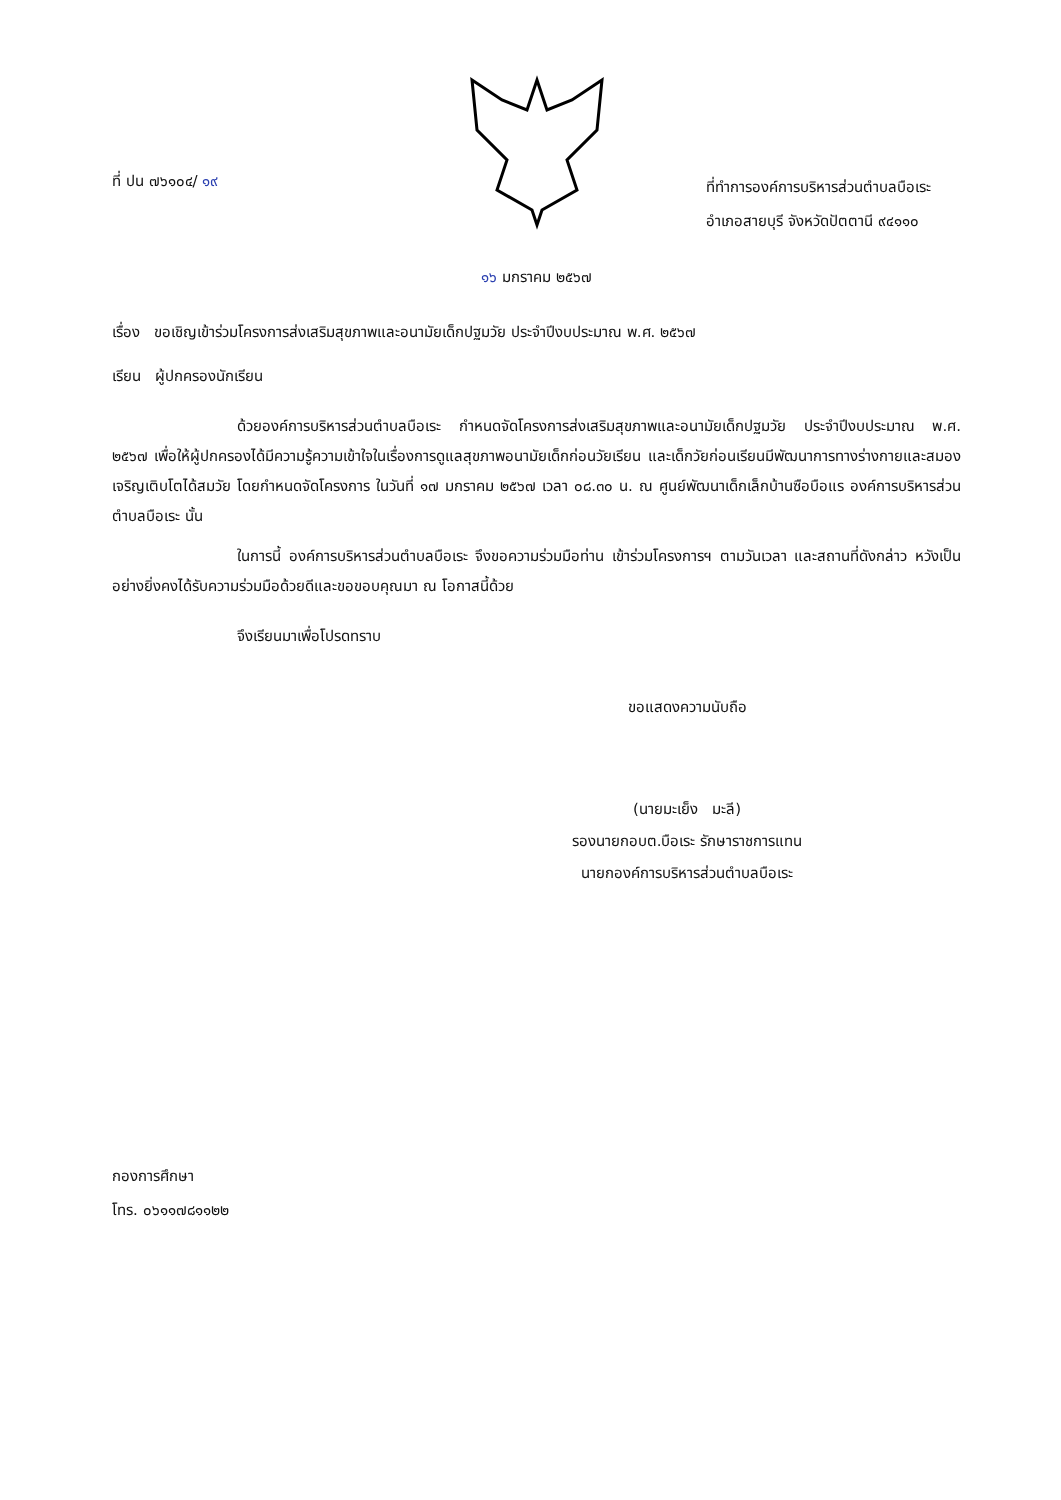ที่ ปน ๗๖๑๐๔/ ๑๙
ที่ทำการองค์การบริหารส่วนตำบลบือเระ
อำเภอสายบุรี จังหวัดปัตตานี ๙๔๑๑๐
๑๖ มกราคม ๒๕๖๗
เรื่อง ขอเชิญเข้าร่วมโครงการส่งเสริมสุขภาพและอนามัยเด็กปฐมวัย ประจำปีงบประมาณ พ.ศ. ๒๕๖๗
เรียน ผู้ปกครองนักเรียน
ด้วยองค์การบริหารส่วนตำบลบือเระ กำหนดจัดโครงการส่งเสริมสุขภาพและอนามัยเด็กปฐมวัย ประจำปีงบประมาณ พ.ศ. ๒๕๖๗ เพื่อให้ผู้ปกครองได้มีความรู้ความเข้าใจในเรื่องการดูแลสุขภาพอนามัยเด็กก่อนวัยเรียน และเด็กวัยก่อนเรียนมีพัฒนาการทางร่างกายและสมองเจริญเติบโตได้สมวัย โดยกำหนดจัดโครงการ ในวันที่ ๑๗ มกราคม ๒๕๖๗ เวลา ๐๘.๓๐ น. ณ ศูนย์พัฒนาเด็กเล็กบ้านซือบือแร องค์การบริหารส่วนตำบลบือเระ นั้น
ในการนี้ องค์การบริหารส่วนตำบลบือเระ จึงขอความร่วมมือท่าน เข้าร่วมโครงการฯ ตามวันเวลา และสถานที่ดังกล่าว หวังเป็นอย่างยิ่งคงได้รับความร่วมมือด้วยดีและขอขอบคุณมา ณ โอกาสนี้ด้วย
จึงเรียนมาเพื่อโปรดทราบ
ขอแสดงความนับถือ
(นายมะเย็ง มะลี)
รองนายกอบต.บือเระ รักษาราชการแทน
นายกองค์การบริหารส่วนตำบลบือเระ
กองการศึกษา
โทร. ๐๖๑๑๗๘๑๑๒๒